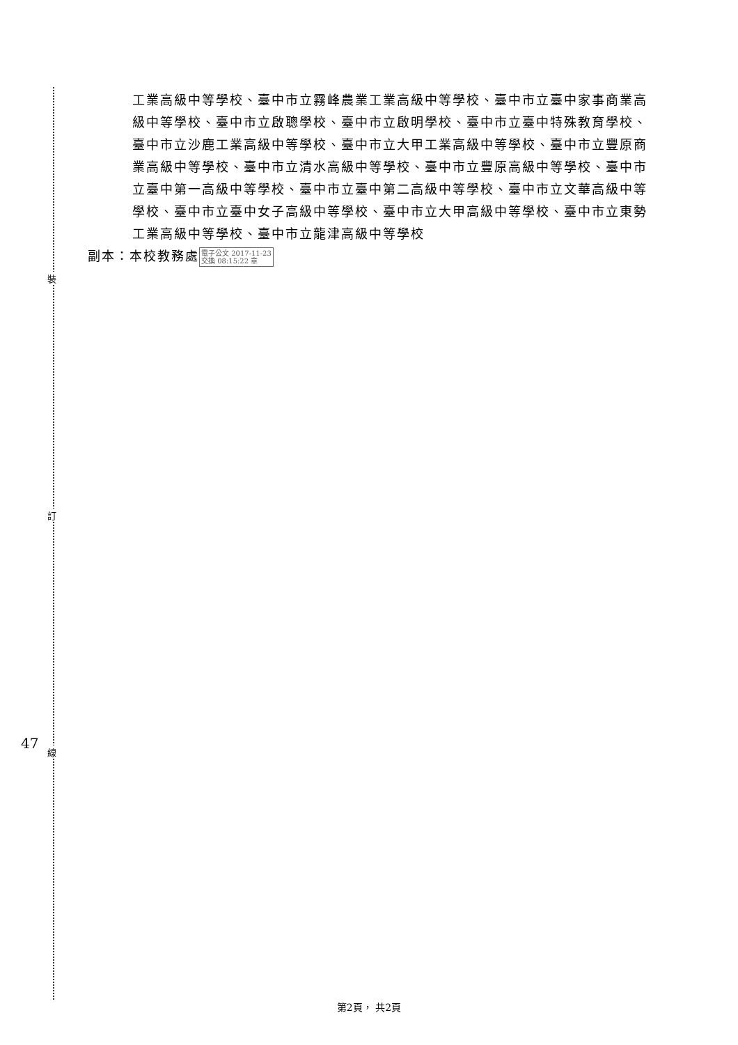工業高級中等學校、臺中市立霧峰農業工業高級中等學校、臺中市立臺中家事商業高級中等學校、臺中市立啟聰學校、臺中市立啟明學校、臺中市立臺中特殊教育學校、臺中市立沙鹿工業高級中等學校、臺中市立大甲工業高級中等學校、臺中市立豐原商業高級中等學校、臺中市立清水高級中等學校、臺中市立豐原高級中等學校、臺中市立臺中第一高級中等學校、臺中市立臺中第二高級中等學校、臺中市立文華高級中等學校、臺中市立臺中女子高級中等學校、臺中市立大甲高級中等學校、臺中市立東勢工業高級中等學校、臺中市立龍津高級中等學校
副本：本校教務處電子公文 2017-11-23
交換 08:15:22 章
裝
訂
線
47
第2頁， 共2頁